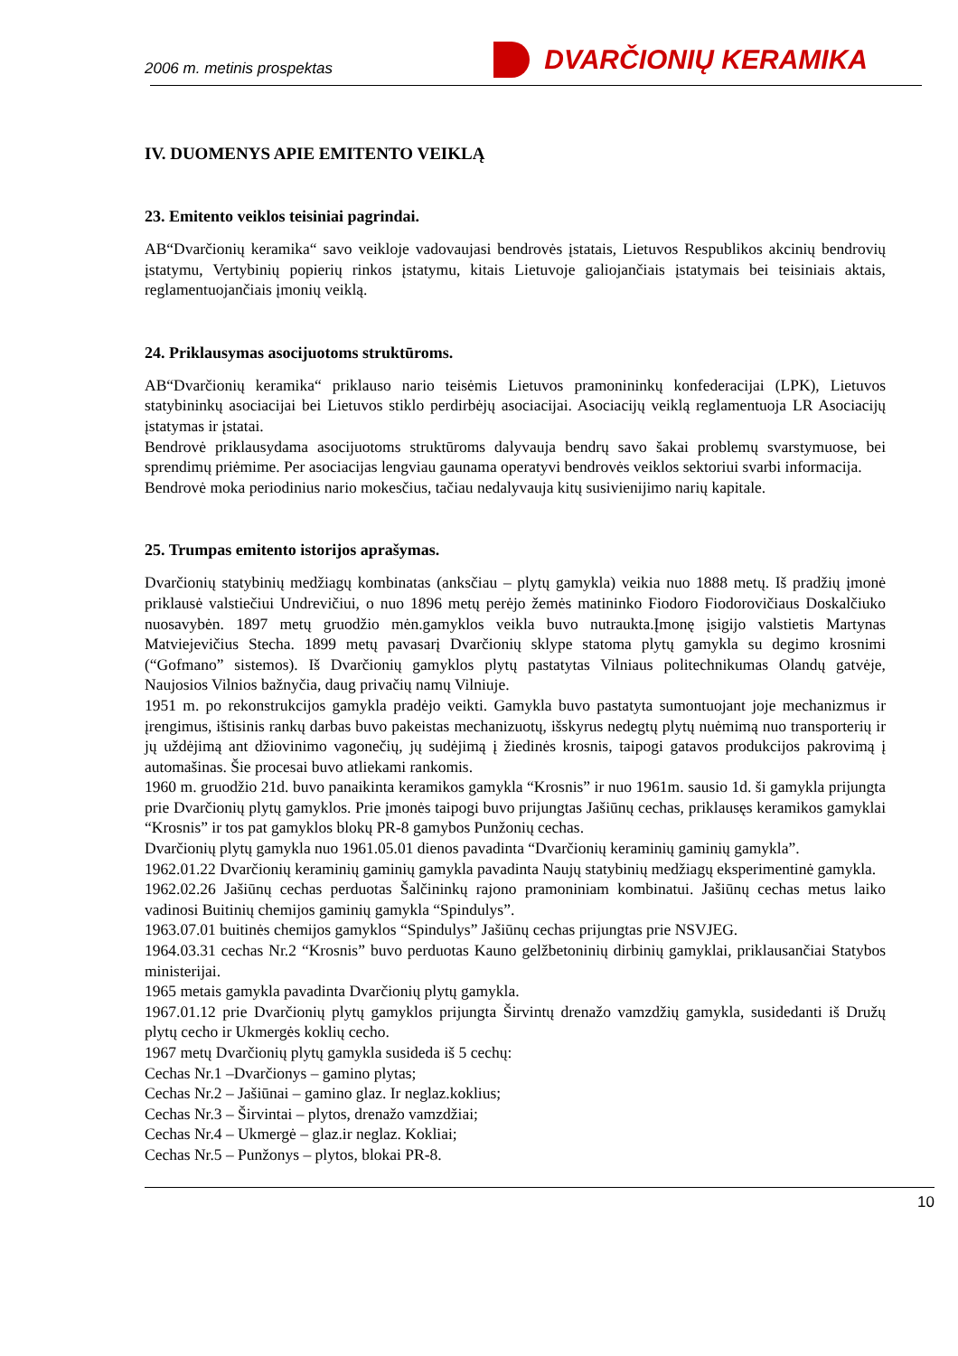2006 m. metinis prospektas DVARČIONIŲ KERAMIKA
IV. DUOMENYS APIE EMITENTO VEIKLĄ
23. Emitento veiklos teisiniai pagrindai.
AB“Dvarčionių keramika“ savo veikloje vadovaujasi bendrovės įstatais, Lietuvos Respublikos akcinių bendrovių įstatymu, Vertybinių popierių rinkos įstatymu, kitais Lietuvoje galiojančiais įstatymais bei teisiniais aktais, reglamentuojančiais įmonių veiklą.
24. Priklausymas asocijuotoms struktūroms.
AB“Dvarčionių keramika“ priklauso nario teisėmis Lietuvos pramonininkų konfederacijai (LPK), Lietuvos statybininkų asociacijai bei Lietuvos stiklo perdirbėjų asociacijai. Asociacijų veiklą reglamentuoja LR Asociacijų įstatymas ir įstatai.
Bendrovė priklausydama asocijuotoms struktūroms dalyvauja bendrų savo šakai problemų svarstymuose, bei sprendimų priėmime. Per asociacijas lengviau gaunama operatyvi bendrovės veiklos sektoriui svarbi informacija.
Bendrovė moka periodinius nario mokesčius, tačiau nedalyvauja kitų susivienijimo narių kapitale.
25. Trumpas emitento istorijos aprašymas.
Dvarčionių statybinių medžiagų kombinatas (anksčiau – plytų gamykla) veikia nuo 1888 metų. Iš pradžių įmonė priklausė valstiečiui Undrevičiui, o nuo 1896 metų perėjo žemės matininko Fiodoro Fiodorovičiaus Doskalčiuko nuosavybėn. 1897 metų gruodžio mėn.gamyklos veikla buvo nutraukta.Įmonę įsigijo valstietis Martynas Matviejevičius Stecha. 1899 metų pavasarį Dvarčionių sklype statoma plytų gamykla su degimo krosnimi (“Gofmano” sistemos). Iš Dvarčionių gamyklos plytų pastatytas Vilniaus politechnikumas Olandų gatvėje, Naujosios Vilnios bažnyčia, daug privačių namų Vilniuje.
1951 m. po rekonstrukcijos gamykla pradėjo veikti. Gamykla buvo pastatyta sumontuojant joje mechanizmus ir įrengimus, ištisinis rankų darbas buvo pakeistas mechanizuotų, išskyrus nedegtų plytų nuėmimą nuo transporterių ir jų uždėjimą ant džiovinimo vagonečių, jų sudėjimą į žiedinės krosnis, taipogi gatavos produkcijos pakrovimą į automašinas. Šie procesai buvo atliekami rankomis.
1960 m. gruodžio 21d. buvo panaikinta keramikos gamykla “Krosnis” ir nuo 1961m. sausio 1d. ši gamykla prijungta prie Dvarčionių plytų gamyklos. Prie įmonės taipogi buvo prijungtas Jašiūnų cechas, priklausęs keramikos gamyklai “Krosnis” ir tos pat gamyklos blokų PR-8 gamybos Punžonių cechas.
Dvarčionių plytų gamykla nuo 1961.05.01 dienos pavadinta “Dvarčionių keraminių gaminių gamykla”.
1962.01.22 Dvarčionių keraminių gaminių gamykla pavadinta Naujų statybinių medžiagų eksperimentinė gamykla.
1962.02.26 Jašiūnų cechas perduotas Šalčininkų rajono pramoniniam kombinatui. Jašiūnų cechas metus laiko vadinosi Buitinių chemijos gaminių gamykla “Spindulys”.
1963.07.01 buitinės chemijos gamyklos “Spindulys” Jašiūnų cechas prijungtas prie NSVJEG.
1964.03.31 cechas Nr.2 “Krosnis” buvo perduotas Kauno gelžbetoninių dirbinių gamyklai, priklausančiai Statybos ministerijai.
1965 metais gamykla pavadinta Dvarčionių plytų gamykla.
1967.01.12 prie Dvarčionių plytų gamyklos prijungta Širvintų drenažo vamzdžių gamykla, susidedanti iš Družų plytų cecho ir Ukmergės koklių cecho.
1967 metų Dvarčionių plytų gamykla susideda iš 5 cechų:
Cechas Nr.1 –Dvarčionys – gamino plytas;
Cechas Nr.2 – Jašiūnai – gamino glaz. Ir neglaz.koklius;
Cechas Nr.3 – Širvintai – plytos, drenažo vamzdžiai;
Cechas Nr.4 – Ukmergė – glaz.ir neglaz. Kokliai;
Cechas Nr.5 – Punžonys – plytos, blokai PR-8.
10